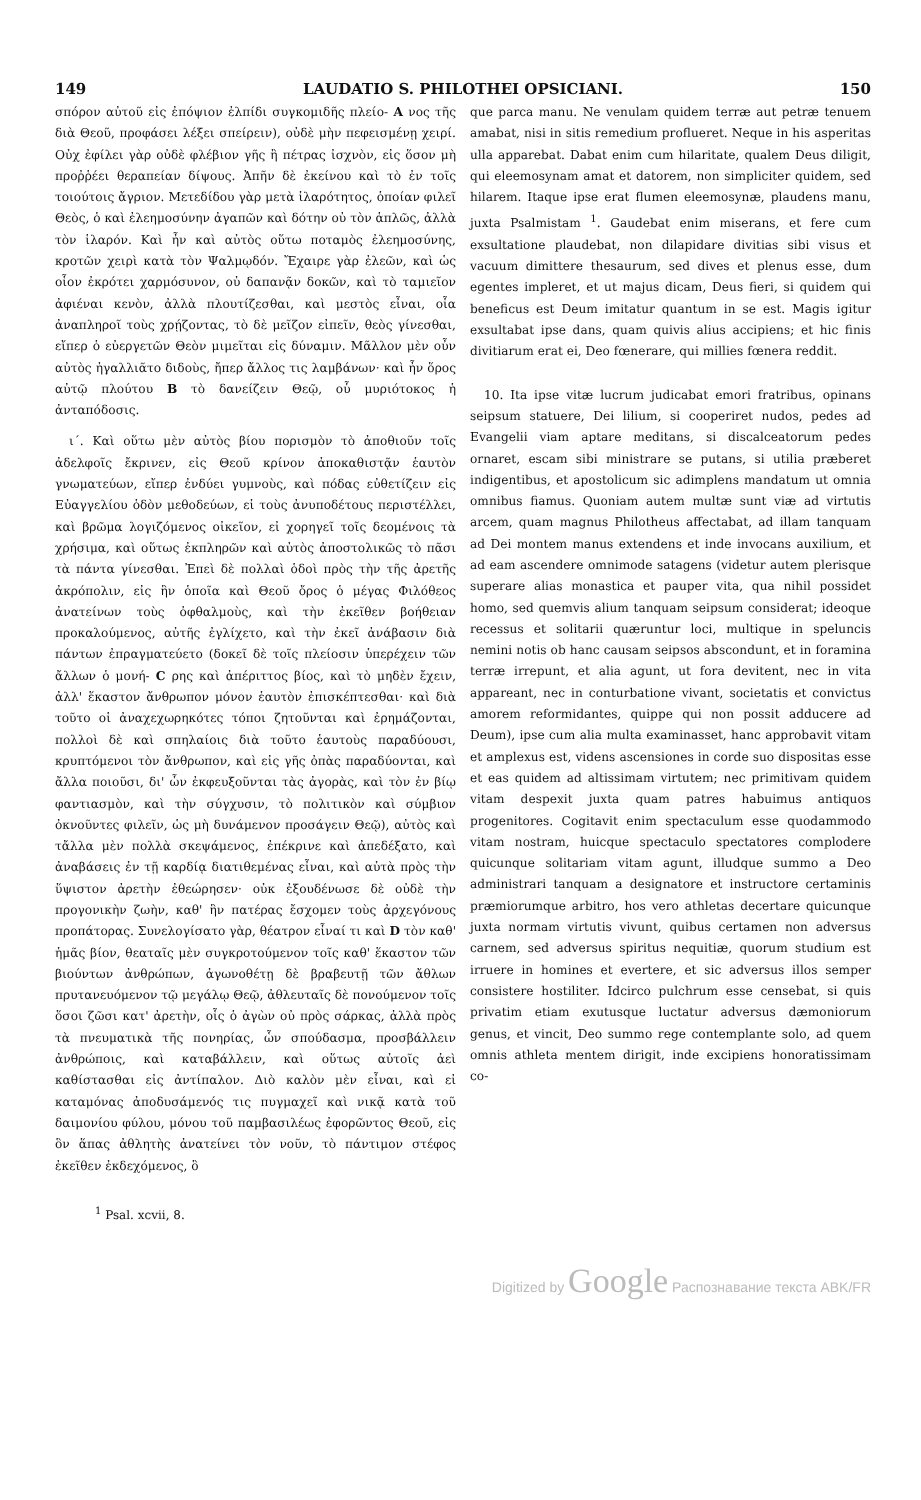149 LAUDATIO S. PHILOTHEI OPSICIANI. 150
σπόρον αὐτοῦ εἰς ἐπόψιον ἐλπίδι συγκομιδῆς πλείο- A νος τῆς διὰ Θεοῦ, προφάσει λέξει σπείρειν), οὐδὲ μὴν πεφεισμένῃ χειρί. Οὐχ ἐφίλει γὰρ οὐδὲ φλέβιον γῆς ἢ πέτρας ἰσχνὸν, εἰς ὅσον μὴ προῤῥέει θεραπείαν δίψους. Ἀπῆν δὲ ἐκείνου καὶ τὸ ἐν τοῖς τοιούτοις ἄγριον. Μετεδίδου γὰρ μετὰ ἱλαρότητος, ὁποίαν φιλεῖ Θεὸς, ὁ καὶ ἐλεημοσύνην ἀγαπῶν καὶ δότην οὐ τὸν ἁπλῶς, ἀλλὰ τὸν ἱλαρόν. Καὶ ἦν καὶ αὐτὸς οὕτω ποταμὸς ἐλεημοσύνης, κροτῶν χειρὶ κατὰ τὸν Ψαλμῳδόν. Ἔχαιρε γὰρ ἐλεῶν, καὶ ὡς οἷον ἐκρότει χαρμόσυνον, οὐ δαπανᾷν δοκῶν, καὶ τὸ ταμιεῖον ἀφιέναι κενὸν, ἀλλὰ πλουτίζεσθαι, καὶ μεστὸς εἶναι, οἷα ἀναπληροῖ τοὺς χρῄζοντας, τὸ δὲ μεῖζον εἰπεῖν, θεὸς γίνεσθαι, εἴπερ ὁ εὐεργετῶν Θεὸν μιμεῖται εἰς δύναμιν. Μᾶλλον μὲν οὖν αὐτὸς ἠγαλλιᾶτο διδοὺς, ἤπερ ἄλλος τις λαμβάνων· καὶ ἦν ὅρος αὐτῷ πλούτου B τὸ δανείζειν Θεῷ, οὗ μυριότοκος ἡ ἀνταπόδοσις.
ι΄. Καὶ οὕτω μὲν αὐτὸς βίου πορισμὸν τὸ ἀποθιοῦν τοῖς ἀδελφοῖς ἔκρινεν, εἰς Θεοῦ κρίνον ἀποκαθιστᾷν ἑαυτὸν γνωματεύων, εἴπερ ἐνδύει γυμνοὺς, καὶ πόδας εὐθετίζειν εἰς Εὐαγγελίου ὁδὸν μεθοδεύων, εἰ τοὺς ἀνυποδέτους περιστέλλει, καὶ βρῶμα λογιζόμενος οἰκεῖον, εἰ χορηγεῖ τοῖς δεομένοις τὰ χρήσιμα, καὶ οὕτως ἐκπληρῶν καὶ αὐτὸς ἀποστολικῶς τὸ πᾶσι τὰ πάντα γίνεσθαι. Ἐπεὶ δὲ πολλαὶ ὁδοὶ πρὸς τὴν τῆς ἀρετῆς ἀκρόπολιν, εἰς ἣν ὁποῖα καὶ Θεοῦ ὄρος ὁ μέγας Φιλόθεος ἀνατείνων τοὺς ὀφθαλμοὺς, καὶ τὴν ἐκεῖθεν βοήθειαν προκαλούμενος, αὐτῆς ἐγλίχετο, καὶ τὴν ἐκεῖ ἀνάβασιν διὰ πάντων ἐπραγματεύετο (δοκεῖ δὲ τοῖς πλείοσιν ὑπερέχειν τῶν ἄλλων ὁ μονή- C ρης καὶ ἀπέριττος βίος, καὶ τὸ μηδὲν ἔχειν, ἀλλ' ἕκαστον ἄνθρωπον μόνον ἑαυτὸν ἐπισκέπτεσθαι· καὶ διὰ τοῦτο οἱ ἀναχεχωρηκότες τόποι ζητοῦνται καὶ ἐρημάζονται, πολλοὶ δὲ καὶ σπηλαίοις διὰ τοῦτο ἑαυτοὺς παραδύουσι, κρυπτόμενοι τὸν ἄνθρωπον, καὶ εἰς γῆς ὀπὰς παραδύονται, καὶ ἄλλα ποιοῦσι, δι' ὧν ἐκφευξοῦνται τὰς ἀγορὰς, καὶ τὸν ἐν βίῳ φαντιασμὸν, καὶ τὴν σύγχυσιν, τὸ πολιτικὸν καὶ σύμβιον ὀκνοῦντες φιλεῖν, ὡς μὴ δυνάμενον προσάγειν Θεῷ), αὐτὸς καὶ τἄλλα μὲν πολλὰ σκεψάμενος, ἐπέκρινε καὶ ἀπεδέξατο, καὶ ἀναβάσεις ἐν τῇ καρδίᾳ διατιθεμένας εἶναι, καὶ αὐτὰ πρὸς τὴν ὕψιστον ἀρετὴν ἐθεώρησεν· οὐκ ἐξουδένωσε δὲ οὐδὲ τὴν προγονικὴν ζωὴν, καθ' ἣν πατέρας ἔσχομεν τοὺς ἀρχεγόνους προπάτορας. Συνελογίσατο γὰρ, θέατρον εἶναί τι καὶ D τὸν καθ' ἡμᾶς βίον, θεαταῖς μὲν συγκροτούμενον τοῖς καθ' ἕκαστον τῶν βιούντων ἀνθρώπων, ἀγωνοθέτῃ δὲ βραβευτῇ τῶν ἄθλων πρυτανευόμενον τῷ μεγάλῳ Θεῷ, ἀθλευταῖς δὲ πονούμενον τοῖς ὅσοι ζῶσι κατ' ἀρετὴν, οἷς ὁ ἀγὼν οὐ πρὸς σάρκας, ἀλλὰ πρὸς τὰ πνευματικὰ τῆς πονηρίας, ὧν σπούδασμα, προσβάλλειν ἀνθρώποις, καὶ καταβάλλειν, καὶ οὕτως αὐτοῖς ἀεὶ καθίστασθαι εἰς ἀντίπαλον. Διὸ καλὸν μὲν εἶναι, καὶ εἰ καταμόνας ἀποδυσάμενός τις πυγμαχεῖ καὶ νικᾷ κατὰ τοῦ δαιμονίου φύλου, μόνου τοῦ παμβασιλέως ἐφορῶντος Θεοῦ, εἰς ὃν ἅπας ἀθλητὴς ἀνατείνει τὸν νοῦν, τὸ πάντιμον στέφος ἐκεῖθεν ἐκδεχόμενος, ὃ
que parca manu. Ne venulam quidem terræ aut petræ tenuem amabat, nisi in sitis remedium proflueret. Neque in his asperitas ulla apparebat. Dabat enim cum hilaritate, qualem Deus diligit, qui eleemosynam amat et datorem, non simpliciter quidem, sed hilarem. Itaque ipse erat flumen eleemosynæ, plaudens manu, juxta Psalmistam <sup>1</sup>. Gaudebat enim miserans, et fere cum exsultatione plaudebat, non dilapidare divitias sibi visus et vacuum dimittere thesaurum, sed dives et plenus esse, dum egentes impleret, et ut majus dicam, Deus fieri, si quidem qui beneficus est Deum imitatur quantum in se est. Magis igitur exsultabat ipse dans, quam quivis alius accipiens; et hic finis divitiarum erat ei, Deo fœnerare, qui millies fœnera reddit.
10. Ita ipse vitæ lucrum judicabat emori fratribus, opinans seipsum statuere, Dei lilium, si cooperiret nudos, pedes ad Evangelii viam aptare meditans, si discalceatorum pedes ornaret, escam sibi ministrare se putans, si utilia præberet indigentibus, et apostolicum sic adimplens mandatum ut omnia omnibus fiamus. Quoniam autem multæ sunt viæ ad virtutis arcem, quam magnus Philotheus affectabat, ad illam tanquam ad Dei montem manus extendens et inde invocans auxilium, et ad eam ascendere omnimode satagens (videtur autem plerisque superare alias monastica et pauper vita, qua nihil possidet homo, sed quemvis alium tanquam seipsum considerat; ideoque recessus et solitarii quæruntur loci, multique in speluncis nemini notis ob hanc causam seipsos abscondunt, et in foramina terræ irrepunt, et alia agunt, ut fora devitent, nec in vita appareant, nec in conturbatione vivant, societatis et convictus amorem reformidantes, quippe qui non possit adducere ad Deum), ipse cum alia multa examinasset, hanc approbavit vitam et amplexus est, videns ascensiones in corde suo dispositas esse et eas quidem ad altissimam virtutem; nec primitivam quidem vitam despexit juxta quam patres habuimus antiquos progenitores. Cogitavit enim spectaculum esse quodammodo vitam nostram, huicque spectaculo spectatores complodere quicunque solitariam vitam agunt, illudque summo a Deo administrari tanquam a designatore et instructore certaminis præmiorumque arbitro, hos vero athletas decertare quicunque juxta normam virtutis vivunt, quibus certamen non adversus carnem, sed adversus spiritus nequitiæ, quorum studium est irruere in homines et evertere, et sic adversus illos semper consistere hostiliter. Idcirco pulchrum esse censebat, si quis privatim etiam exutusque luctatur adversus dæmoniorum genus, et vincit, Deo summo rege contemplante solo, ad quem omnis athleta mentem dirigit, inde excipiens honoratissimam co-
<sup>1</sup> Psal. xcvii, 8.
Digitized by Google Распознавание текста ABK/FR